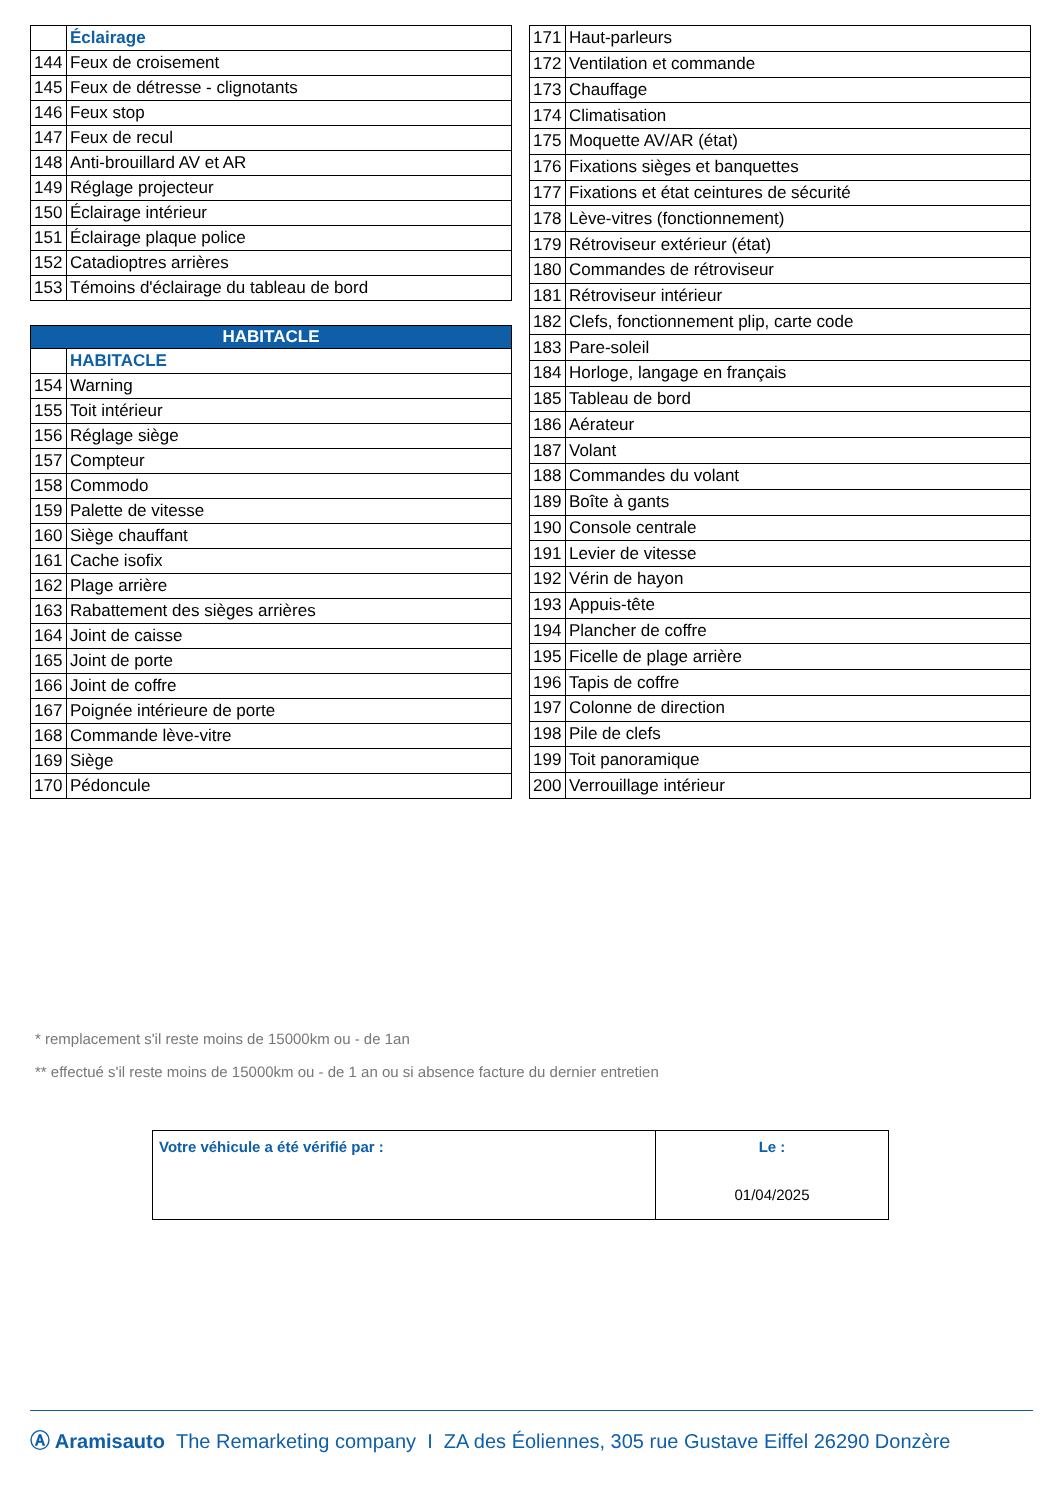| | Éclairage |
| 144 | Feux de croisement |
| 145 | Feux de détresse - clignotants |
| 146 | Feux stop |
| 147 | Feux de recul |
| 148 | Anti-brouillard AV et AR |
| 149 | Réglage projecteur |
| 150 | Éclairage intérieur |
| 151 | Éclairage plaque police |
| 152 | Catadioptres arrières |
| 153 | Témoins d'éclairage du tableau de bord |
| HABITACLE | |
| --- | --- |
| | HABITACLE |
| 154 | Warning |
| 155 | Toit intérieur |
| 156 | Réglage siège |
| 157 | Compteur |
| 158 | Commodo |
| 159 | Palette de vitesse |
| 160 | Siège chauffant |
| 161 | Cache isofix |
| 162 | Plage arrière |
| 163 | Rabattement des sièges arrières |
| 164 | Joint de caisse |
| 165 | Joint de porte |
| 166 | Joint de coffre |
| 167 | Poignée intérieure de porte |
| 168 | Commande lève-vitre |
| 169 | Siège |
| 170 | Pédoncule |
| 171 | Haut-parleurs |
| 172 | Ventilation et commande |
| 173 | Chauffage |
| 174 | Climatisation |
| 175 | Moquette AV/AR (état) |
| 176 | Fixations sièges et banquettes |
| 177 | Fixations et état ceintures de sécurité |
| 178 | Lève-vitres (fonctionnement) |
| 179 | Rétroviseur extérieur (état) |
| 180 | Commandes de rétroviseur |
| 181 | Rétroviseur intérieur |
| 182 | Clefs, fonctionnement plip, carte code |
| 183 | Pare-soleil |
| 184 | Horloge, langage en français |
| 185 | Tableau de bord |
| 186 | Aérateur |
| 187 | Volant |
| 188 | Commandes du volant |
| 189 | Boîte à gants |
| 190 | Console centrale |
| 191 | Levier de vitesse |
| 192 | Vérin de hayon |
| 193 | Appuis-tête |
| 194 | Plancher de coffre |
| 195 | Ficelle de plage arrière |
| 196 | Tapis de coffre |
| 197 | Colonne de direction |
| 198 | Pile de clefs |
| 199 | Toit panoramique |
| 200 | Verrouillage intérieur |
* remplacement s'il reste moins de 15000km ou - de 1an
** effectué s'il reste moins de 15000km ou - de 1 an ou si absence facture du dernier entretien
| Votre véhicule a été vérifié par : | Le : 01/04/2025 |
Ⓐ Aramisauto The Remarketing company I ZA des Éoliennes, 305 rue Gustave Eiffel 26290 Donzère